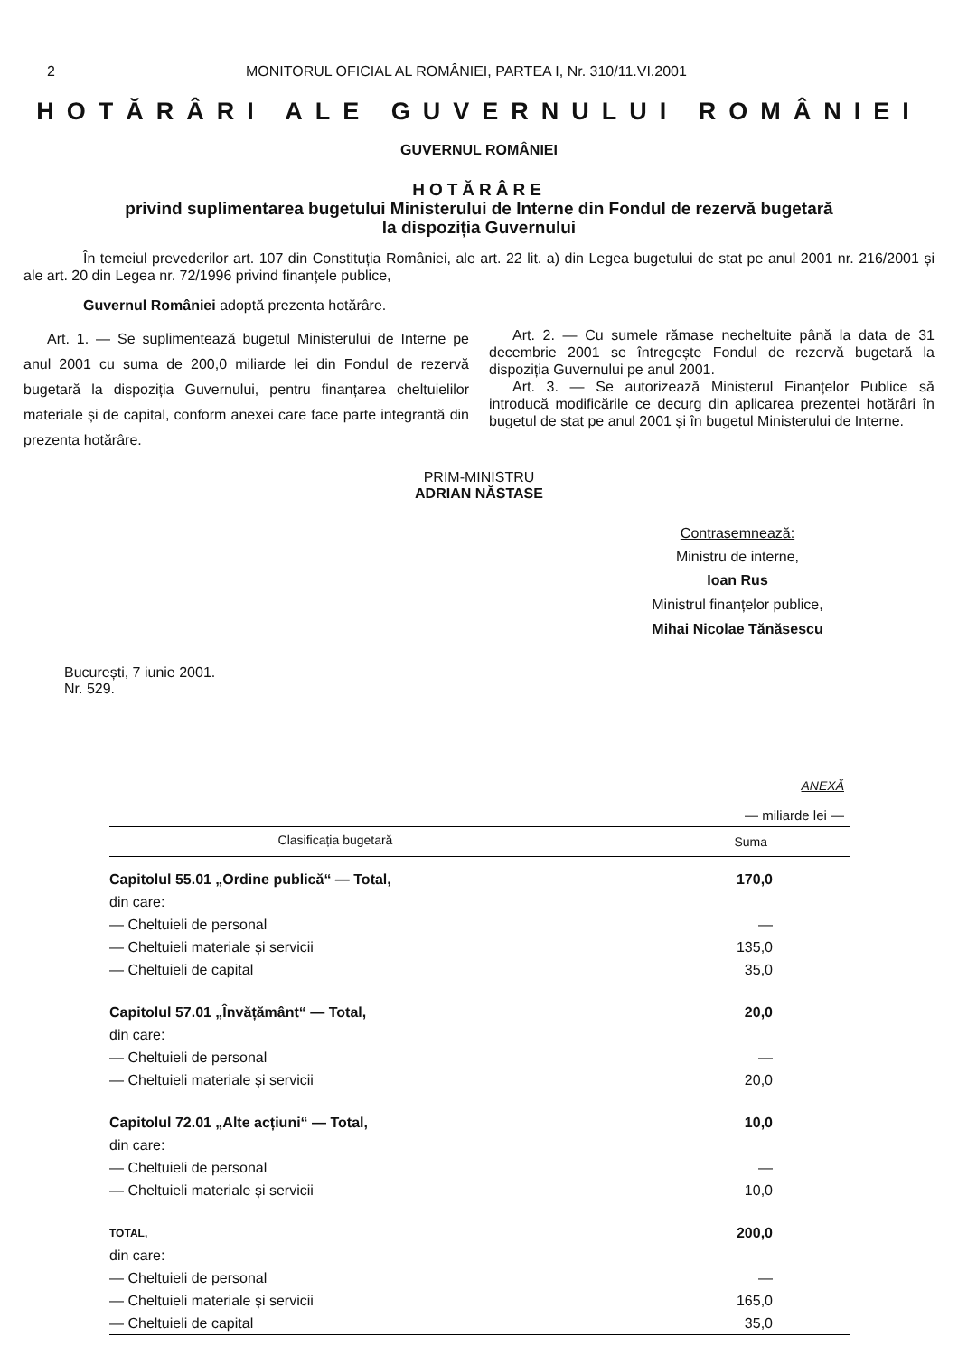2 MONITORUL OFICIAL AL ROMÂNIEI, PARTEA I, Nr. 310/11.VI.2001
HOTĂRÂRI ALE GUVERNULUI ROMÂNIEI
GUVERNUL ROMÂNIEI
HOTĂRÂRE
privind suplimentarea bugetului Ministerului de Interne din Fondul de rezervă bugetară
la dispoziția Guvernului
În temeiul prevederilor art. 107 din Constituția României, ale art. 22 lit. a) din Legea bugetului de stat pe anul 2001 nr. 216/2001 și ale art. 20 din Legea nr. 72/1996 privind finanțele publice,
Guvernul României adoptă prezenta hotărâre.
Art. 1. — Se suplimentează bugetul Ministerului de Interne pe anul 2001 cu suma de 200,0 miliarde lei din Fondul de rezervă bugetară la dispoziția Guvernului, pentru finanțarea cheltuielilor materiale și de capital, conform anexei care face parte integrantă din prezenta hotărâre.
Art. 2. — Cu sumele rămase necheltuite până la data de 31 decembrie 2001 se întregește Fondul de rezervă bugetară la dispoziția Guvernului pe anul 2001.
Art. 3. — Se autorizează Ministerul Finanțelor Publice să introducă modificările ce decurg din aplicarea prezentei hotărâri în bugetul de stat pe anul 2001 și în bugetul Ministerului de Interne.
PRIM-MINISTRU
ADRIAN NĂSTASE
Contrasemnează:
Ministru de interne,
Ioan Rus
Ministrul finanțelor publice,
Mihai Nicolae Tănăsescu
București, 7 iunie 2001.
Nr. 529.
ANEXĂ
— miliarde lei —
| Clasificația bugetară | Suma |
| --- | --- |
| Capitolul 55.01 „Ordine publică“ — Total, | 170,0 |
| din care: | |
| — Cheltuieli de personal | — |
| — Cheltuieli materiale și servicii | 135,0 |
| — Cheltuieli de capital | 35,0 |
| Capitolul 57.01 „Învățământ“ — Total, | 20,0 |
| din care: | |
| — Cheltuieli de personal | — |
| — Cheltuieli materiale și servicii | 20,0 |
| Capitolul 72.01 „Alte acțiuni“ — Total, | 10,0 |
| din care: | |
| — Cheltuieli de personal | — |
| — Cheltuieli materiale și servicii | 10,0 |
| TOTAL, | 200,0 |
| din care: | |
| — Cheltuieli de personal | — |
| — Cheltuieli materiale și servicii | 165,0 |
| — Cheltuieli de capital | 35,0 |